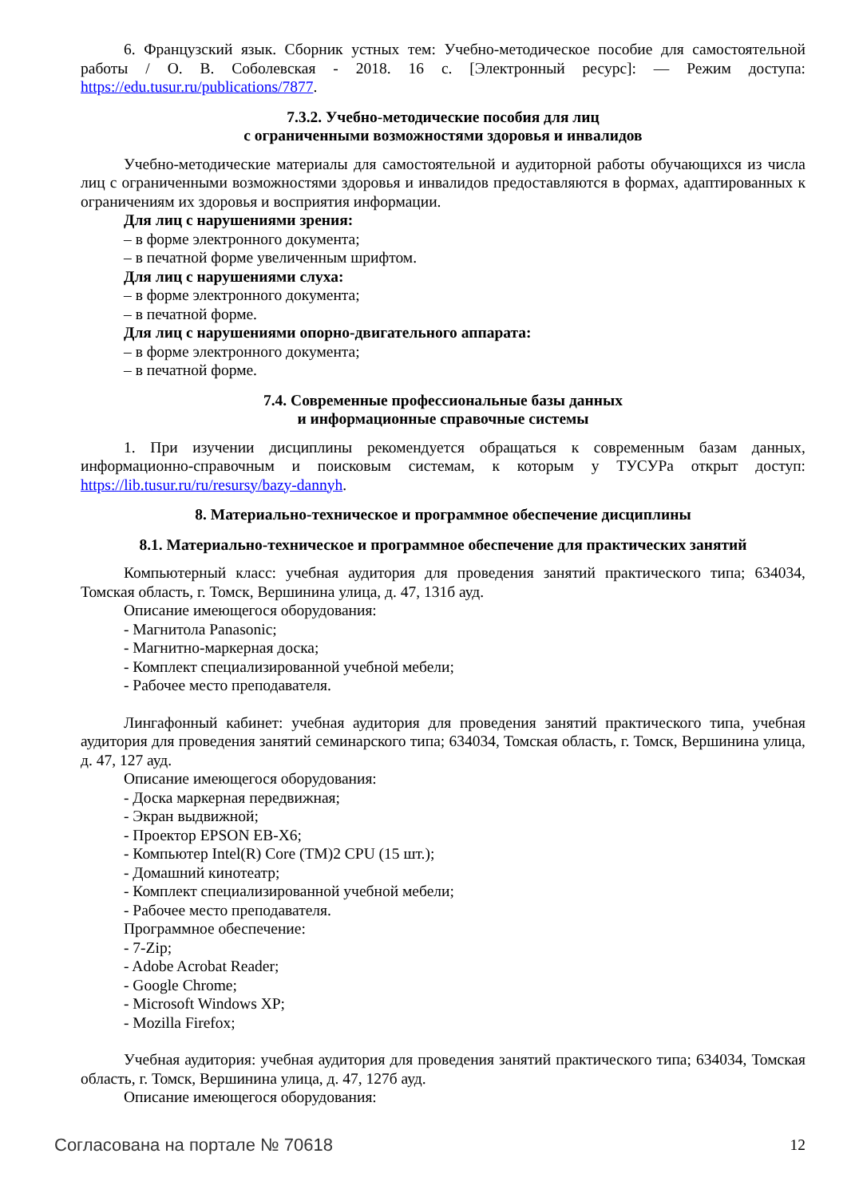6. Французский язык. Сборник устных тем: Учебно-методическое пособие для самостоятельной работы / О. В. Соболевская - 2018. 16 с. [Электронный ресурс]: — Режим доступа: https://edu.tusur.ru/publications/7877.
7.3.2. Учебно-методические пособия для лиц
с ограниченными возможностями здоровья и инвалидов
Учебно-методические материалы для самостоятельной и аудиторной работы обучающихся из числа лиц с ограниченными возможностями здоровья и инвалидов предоставляются в формах, адаптированных к ограничениям их здоровья и восприятия информации.
Для лиц с нарушениями зрения:
– в форме электронного документа;
– в печатной форме увеличенным шрифтом.
Для лиц с нарушениями слуха:
– в форме электронного документа;
– в печатной форме.
Для лиц с нарушениями опорно-двигательного аппарата:
– в форме электронного документа;
– в печатной форме.
7.4. Современные профессиональные базы данных
и информационные справочные системы
1. При изучении дисциплины рекомендуется обращаться к современным базам данных, информационно-справочным и поисковым системам, к которым у ТУСУРа открыт доступ: https://lib.tusur.ru/ru/resursy/bazy-dannyh.
8. Материально-техническое и программное обеспечение дисциплины
8.1. Материально-техническое и программное обеспечение для практических занятий
Компьютерный класс: учебная аудитория для проведения занятий практического типа; 634034, Томская область, г. Томск, Вершинина улица, д. 47, 131б ауд.
Описание имеющегося оборудования:
- Магнитола Panasonic;
- Магнитно-маркерная доска;
- Комплект специализированной учебной мебели;
- Рабочее место преподавателя.
Лингафонный кабинет: учебная аудитория для проведения занятий практического типа, учебная аудитория для проведения занятий семинарского типа; 634034, Томская область, г. Томск, Вершинина улица, д. 47, 127 ауд.
Описание имеющегося оборудования:
- Доска маркерная передвижная;
- Экран выдвижной;
- Проектор EPSON EB-X6;
- Компьютер Intel(R) Core (TM)2 CPU (15 шт.);
- Домашний кинотеатр;
- Комплект специализированной учебной мебели;
- Рабочее место преподавателя.
Программное обеспечение:
- 7-Zip;
- Adobe Acrobat Reader;
- Google Chrome;
- Microsoft Windows XP;
- Mozilla Firefox;
Учебная аудитория: учебная аудитория для проведения занятий практического типа; 634034, Томская область, г. Томск, Вершинина улица, д. 47, 127б ауд.
Описание имеющегося оборудования:
Согласована на портале № 70618 12